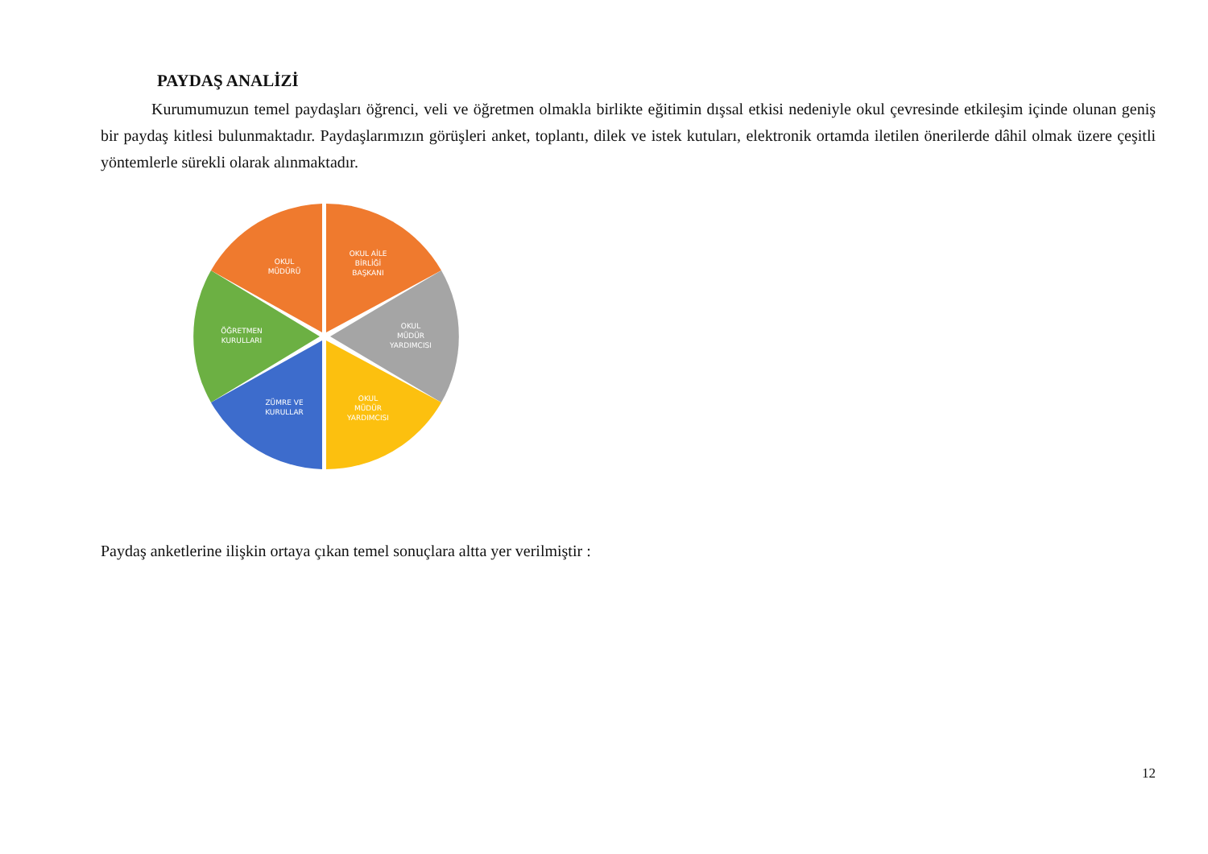PAYDAŞ ANALİZİ
Kurumumuzun temel paydaşları öğrenci, veli ve öğretmen olmakla birlikte eğitimin dışsal etkisi nedeniyle okul çevresinde etkileşim içinde olunan geniş bir paydaş kitlesi bulunmaktadır. Paydaşlarımızın görüşleri anket, toplantı, dilek ve istek kutuları, elektronik ortamda iletilen önerilerde dâhil olmak üzere çeşitli yöntemlerle sürekli olarak alınmaktadır.
OKUL
MÜDÜRÜ
OKUL AİLE
BİRLİĞİ
BAŞKANI
OKUL
MÜDÜR
YARDIMCISI
OKUL
MÜDÜR
YARDIMCISI
ZÜMRE VE
KURULLAR
ÖĞRETMEN
KURULLARI
Paydaş anketlerine ilişkin ortaya çıkan temel sonuçlara altta yer verilmiştir :
12